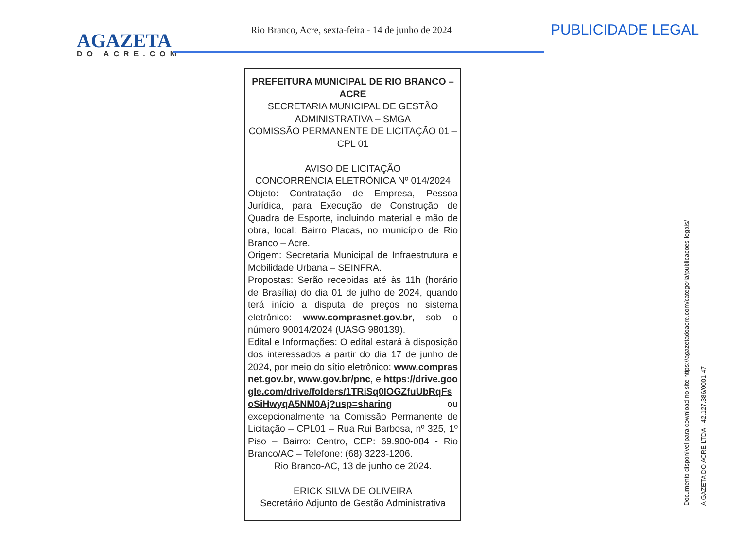AGAZETA
DO ACRE.COM
Rio Branco, Acre, sexta-feira - 14 de junho de 2024
PUBLICIDADE LEGAL
PREFEITURA MUNICIPAL DE RIO BRANCO – ACRE
SECRETARIA MUNICIPAL DE GESTÃO ADMINISTRATIVA – SMGA
COMISSÃO PERMANENTE DE LICITAÇÃO 01 – CPL 01
AVISO DE LICITAÇÃO
CONCORRÊNCIA ELETRÔNICA Nº 014/2024
Objeto: Contratação de Empresa, Pessoa Jurídica, para Execução de Construção de Quadra de Esporte, incluindo material e mão de obra, local: Bairro Placas, no município de Rio Branco – Acre.
Origem: Secretaria Municipal de Infraestrutura e Mobilidade Urbana – SEINFRA.
Propostas: Serão recebidas até às 11h (horário de Brasília) do dia 01 de julho de 2024, quando terá início a disputa de preços no sistema eletrônico: www.comprasnet.gov.br, sob o número 90014/2024 (UASG 980139).
Edital e Informações: O edital estará à disposição dos interessados a partir do dia 17 de junho de 2024, por meio do sítio eletrônico: www.comprasnet.gov.br, www.gov.br/pnc, e https://drive.google.com/drive/folders/1TRiSq0lOGZfuUbRqFsoSiHwyqA5NM0Aj?usp=sharing ou excepcionalmente na Comissão Permanente de Licitação – CPL01 – Rua Rui Barbosa, nº 325, 1º Piso – Bairro: Centro, CEP: 69.900-084 - Rio Branco/AC – Telefone: (68) 3223-1206.
Rio Branco-AC, 13 de junho de 2024.
ERICK SILVA DE OLIVEIRA
Secretário Adjunto de Gestão Administrativa
Documento disponível para download no site https://agazetadoacre.com/categoria/publicacoes-legais/
A GAZETA DO ACRE LTDA - 42.127.386/0001-47